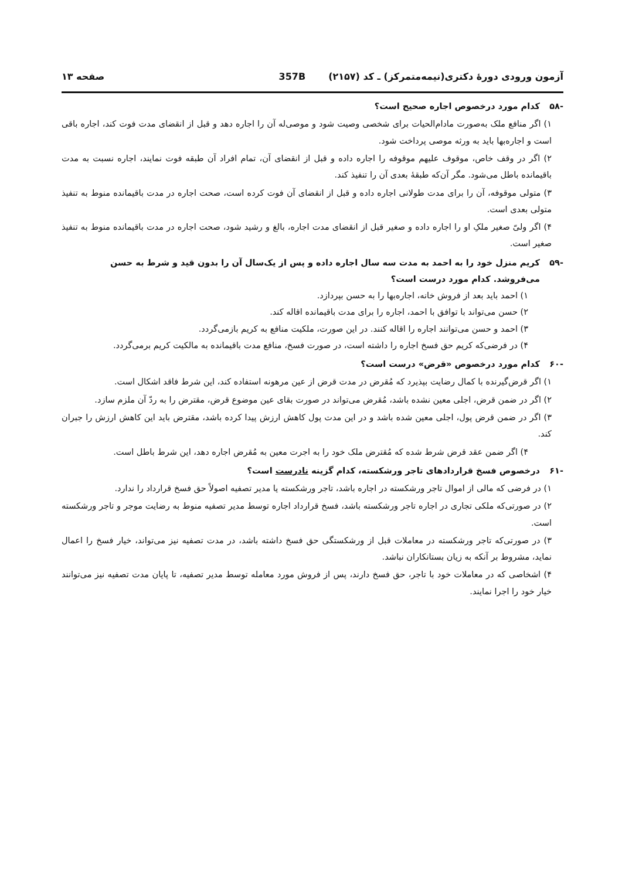آزمون ورودی دورهٔ دکتری(نیمه‌متمرکز) ـ کد (۲۱۵۷) 357B صفحه ۱۳
-۵۸ کدام مورد درخصوص اجاره صحیح است؟
۱) اگر منافع ملک به‌صورت مادام‌الحیات برای شخصی وصیت شود و موصی‌له آن را اجاره دهد و قبل از انقضای مدت فوت کند، اجاره باقی است و اجاره‌بها باید به ورثه موصی پرداخت شود.
۲) اگر در وقف خاص، موقوف علیهم موقوفه را اجاره داده و قبل از انقضای آن، تمام افراد آن طبقه فوت نمایند، اجاره نسبت به مدت باقیمانده باطل می‌شود. مگر آن‌که طبقهٔ بعدی آن را تنفیذ کند.
۳) متولی موقوفه، آن را برای مدت طولانی اجاره داده و قبل از انقضای آن فوت کرده است، صحت اجاره در مدت باقیمانده منوط به تنفیذ متولی بعدی است.
۴) اگر ولیّ صغیر ملکِ او را اجاره داده و صغیر قبل از انقضای مدت اجاره، بالغ و رشید شود، صحت اجاره در مدت باقیمانده منوط به تنفیذ صغیر است.
-۵۹ کریم منزل خود را به احمد به مدت سه سال اجاره داده و پس از یک‌سال آن را بدون قید و شرط به حسن می‌فروشد. کدام مورد درست است؟
۱) احمد باید بعد از فروش خانه، اجاره‌بها را به حسن بپردازد.
۲) حسن می‌تواند با توافق با احمد، اجاره را برای مدت باقیمانده اقاله کند.
۳) احمد و حسن می‌توانند اجاره را اقاله کنند. در این صورت، ملکیت منافع به کریم بازمی‌گردد.
۴) در فرضی‌که کریم حق فسخ اجاره را داشته است، در صورت فسخ، منافع مدت باقیمانده به مالکیت کریم برمی‌گردد.
-۶۰ کدام مورد درخصوص «قرض» درست است؟
۱) اگر قرض‌گیرنده با کمال رضایت بپذیرد که مُقرض در مدت قرض از عین مرهونه استفاده کند، این شرط فاقد اشکال است.
۲) اگر در ضمن قرض، اجلی معین نشده باشد، مُقرض می‌تواند در صورت بقای عین موضوع قرض، مقترض را به ردّ آن ملزم سازد.
۳) اگر در ضمن قرض پول، اجلی معین شده باشد و در این مدت پول کاهش ارزش پیدا کرده باشد، مقترض باید این کاهش ارزش را جبران کند.
۴) اگر ضمن عقد قرض شرط شده که مُقترض ملک خود را به اجرت معین به مُقرض اجاره دهد، این شرط باطل است.
-۶۱ درخصوص فسخ قراردادهای تاجر ورشکسته، کدام گزینه نادرست است؟
۱) در فرضی که مالی از اموال تاجر ورشکسته در اجاره باشد، تاجر ورشکسته یا مدیر تصفیه اصولاً حق فسخ قرارداد را ندارد.
۲) در صورتی‌که ملکی تجاری در اجاره تاجر ورشکسته باشد، فسخ قرارداد اجاره توسط مدیر تصفیه منوط به رضایت موجر و تاجر ورشکسته است.
۳) در صورتی‌که تاجر ورشکسته در معاملات قبل از ورشکستگی حق فسخ داشته باشد، در مدت تصفیه نیز می‌تواند، خیار فسخ را اعمال نماید، مشروط بر آنکه به زیان بستانکاران نباشد.
۴) اشخاصی که در معاملات خود با تاجر، حق فسخ دارند، پس از فروش مورد معامله توسط مدیر تصفیه، تا پایان مدت تصفیه نیز می‌توانند خیار خود را اجرا نمایند.